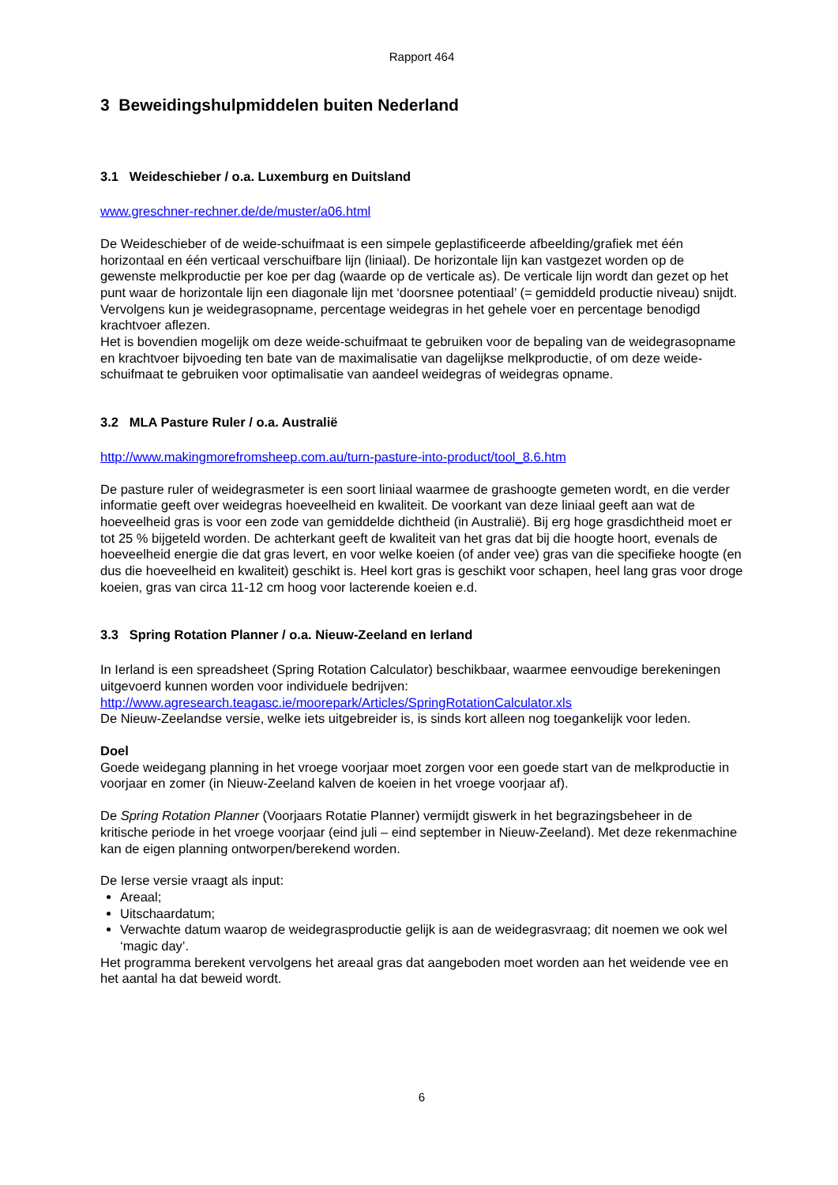Rapport 464
3 Beweidingshulpmiddelen buiten Nederland
3.1 Weideschieber / o.a. Luxemburg en Duitsland
www.greschner-rechner.de/de/muster/a06.html
De Weideschieber of de weide-schuifmaat is een simpele geplastificeerde afbeelding/grafiek met één horizontaal en één verticaal verschuifbare lijn (liniaal). De horizontale lijn kan vastgezet worden op de gewenste melkproductie per koe per dag (waarde op de verticale as). De verticale lijn wordt dan gezet op het punt waar de horizontale lijn een diagonale lijn met ‘doorsnee potentiaal’ (= gemiddeld productie niveau) snijdt. Vervolgens kun je weidegrasopname, percentage weidegras in het gehele voer en percentage benodigd krachtvoer aflezen.
Het is bovendien mogelijk om deze weide-schuifmaat te gebruiken voor de bepaling van de weidegrasopname en krachtvoer bijvoeding ten bate van de maximalisatie van dagelijkse melkproductie, of om deze weide-schuifmaat te gebruiken voor optimalisatie van aandeel weidegras of weidegras opname.
3.2 MLA Pasture Ruler / o.a. Australië
http://www.makingmorefromsheep.com.au/turn-pasture-into-product/tool_8.6.htm
De pasture ruler of weidegrasmeter is een soort liniaal waarmee de grashoogte gemeten wordt, en die verder informatie geeft over weidegras hoeveelheid en kwaliteit. De voorkant van deze liniaal geeft aan wat de hoeveelheid gras is voor een zode van gemiddelde dichtheid (in Australië). Bij erg hoge grasdichtheid moet er tot 25 % bijgeteld worden. De achterkant geeft de kwaliteit van het gras dat bij die hoogte hoort, evenals de hoeveelheid energie die dat gras levert, en voor welke koeien (of ander vee) gras van die specifieke hoogte (en dus die hoeveelheid en kwaliteit) geschikt is. Heel kort gras is geschikt voor schapen, heel lang gras voor droge koeien, gras van circa 11-12 cm hoog voor lacterende koeien e.d.
3.3 Spring Rotation Planner / o.a. Nieuw-Zeeland en Ierland
In Ierland is een spreadsheet (Spring Rotation Calculator) beschikbaar, waarmee eenvoudige berekeningen uitgevoerd kunnen worden voor individuele bedrijven:
http://www.agresearch.teagasc.ie/moorepark/Articles/SpringRotationCalculator.xls
De Nieuw-Zeelandse versie, welke iets uitgebreider is, is sinds kort alleen nog toegankelijk voor leden.
Doel
Goede weidegang planning in het vroege voorjaar moet zorgen voor een goede start van de melkproductie in voorjaar en zomer (in Nieuw-Zeeland kalven de koeien in het vroege voorjaar af).
De Spring Rotation Planner (Voorjaars Rotatie Planner) vermijdt giswerk in het begrazingsbeheer in de kritische periode in het vroege voorjaar (eind juli – eind september in Nieuw-Zeeland). Met deze rekenmachine kan de eigen planning ontworpen/berekend worden.
De Ierse versie vraagt als input:
Areaal;
Uitschaardatum;
Verwachte datum waarop de weidegrasproductie gelijk is aan de weidegrasvraag; dit noemen we ook wel ‘magic day’.
Het programma berekent vervolgens het areaal gras dat aangeboden moet worden aan het weidende vee en het aantal ha dat beweid wordt.
6